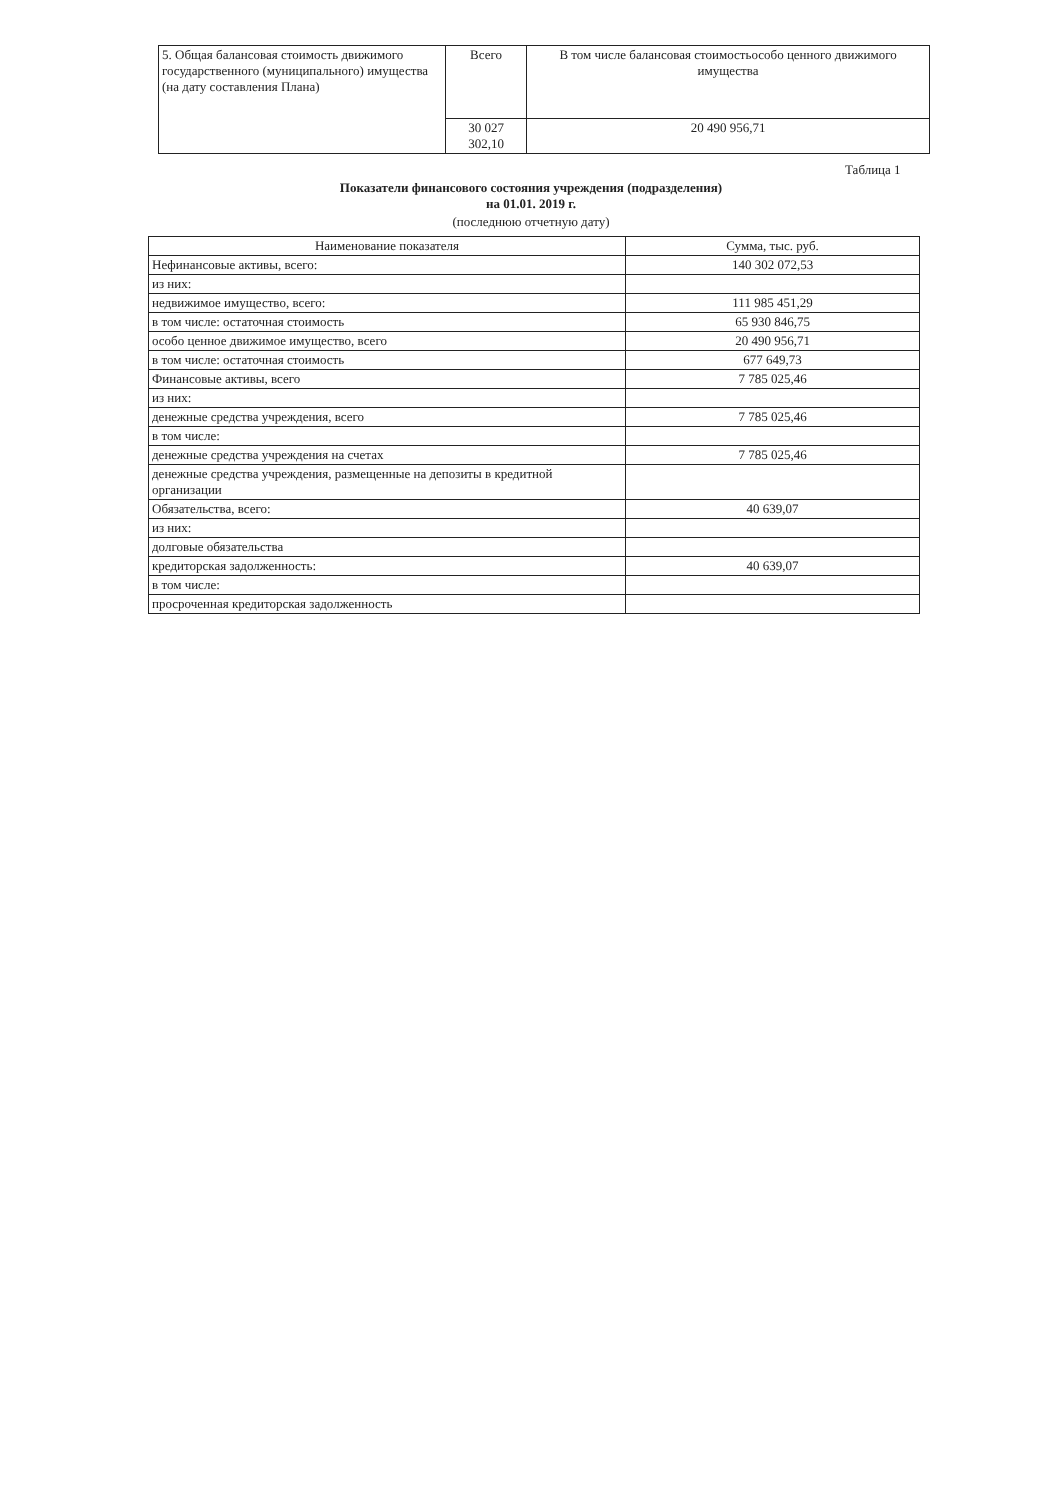| 5. Общая балансовая стоимость движимого государственного (муниципального) имущества (на дату составления Плана) | Всего | В том числе балансовая стоимостьособо ценного движимого имущества |
| | 30 027 302,10 | 20 490 956,71 |
Таблица 1
Показатели финансового состояния учреждения (подразделения)
на 01.01. 2019 г.
(последнюю отчетную дату)
| Наименование показателя | Сумма, тыс. руб. |
| --- | --- |
| Нефинансовые активы, всего: | 140 302 072,53 |
| из них: | |
| недвижимое имущество, всего: | 111 985 451,29 |
| в том числе: остаточная стоимость | 65 930 846,75 |
| особо ценное движимое имущество, всего | 20 490 956,71 |
| в том числе: остаточная стоимость | 677 649,73 |
| Финансовые активы, всего | 7 785 025,46 |
| из них: | |
| денежные средства учреждения, всего | 7 785 025,46 |
| в том числе: | |
| денежные средства учреждения на счетах | 7 785 025,46 |
| денежные средства учреждения, размещенные на депозиты в кредитной организации | |
| Обязательства, всего: | 40 639,07 |
| из них: | |
| долговые обязательства | |
| кредиторская задолженность: | 40 639,07 |
| в том числе: | |
| просроченная кредиторская задолженность | |